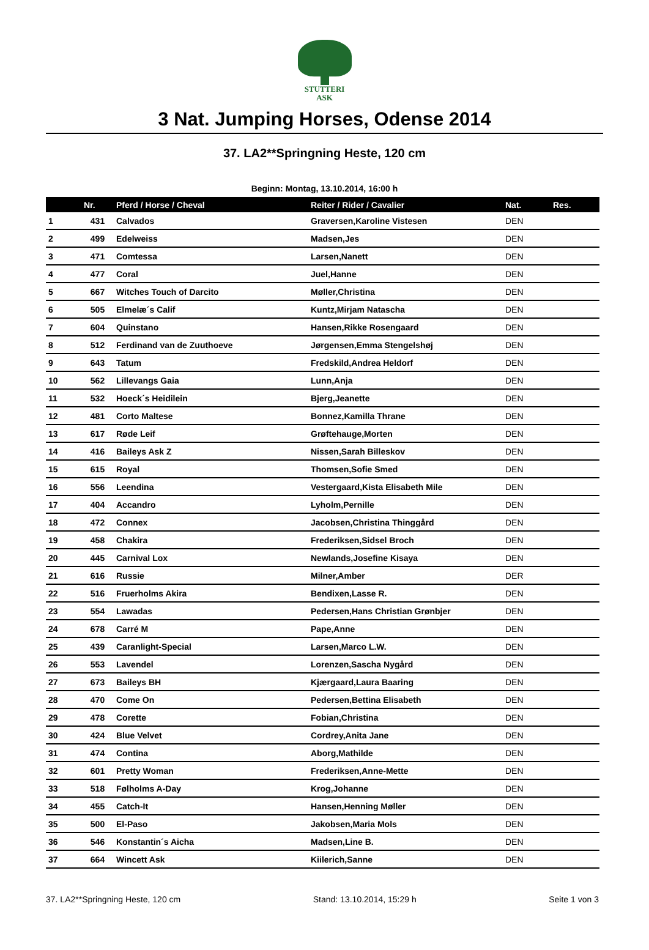STUTTERI
ASK
3 Nat. Jumping Horses, Odense 2014
37. LA2**Springning Heste, 120 cm
Beginn: Montag, 13.10.2014, 16:00 h
| | Nr. | Pferd / Horse / Cheval | Reiter / Rider / Cavalier | Nat. | Res. |
| --- | --- | --- | --- | --- | --- |
| 1 | 431 | Calvados | Graversen,Karoline Vistesen | DEN | |
| 2 | 499 | Edelweiss | Madsen,Jes | DEN | |
| 3 | 471 | Comtessa | Larsen,Nanett | DEN | |
| 4 | 477 | Coral | Juel,Hanne | DEN | |
| 5 | 667 | Witches Touch of Darcito | Møller,Christina | DEN | |
| 6 | 505 | Elmelæ´s Calif | Kuntz,Mirjam Natascha | DEN | |
| 7 | 604 | Quinstano | Hansen,Rikke Rosengaard | DEN | |
| 8 | 512 | Ferdinand van de Zuuthoeve | Jørgensen,Emma Stengelshøj | DEN | |
| 9 | 643 | Tatum | Fredskild,Andrea Heldorf | DEN | |
| 10 | 562 | Lillevangs Gaia | Lunn,Anja | DEN | |
| 11 | 532 | Hoeck´s Heidilein | Bjerg,Jeanette | DEN | |
| 12 | 481 | Corto Maltese | Bonnez,Kamilla Thrane | DEN | |
| 13 | 617 | Røde Leif | Grøftehauge,Morten | DEN | |
| 14 | 416 | Baileys Ask Z | Nissen,Sarah Billeskov | DEN | |
| 15 | 615 | Royal | Thomsen,Sofie Smed | DEN | |
| 16 | 556 | Leendina | Vestergaard,Kista Elisabeth Mile | DEN | |
| 17 | 404 | Accandro | Lyholm,Pernille | DEN | |
| 18 | 472 | Connex | Jacobsen,Christina Thinggård | DEN | |
| 19 | 458 | Chakira | Frederiksen,Sidsel Broch | DEN | |
| 20 | 445 | Carnival Lox | Newlands,Josefine Kisaya | DEN | |
| 21 | 616 | Russie | Milner,Amber | DER | |
| 22 | 516 | Fruerholms Akira | Bendixen,Lasse R. | DEN | |
| 23 | 554 | Lawadas | Pedersen,Hans Christian Grønbjer | DEN | |
| 24 | 678 | Carré M | Pape,Anne | DEN | |
| 25 | 439 | Caranlight-Special | Larsen,Marco L.W. | DEN | |
| 26 | 553 | Lavendel | Lorenzen,Sascha Nygård | DEN | |
| 27 | 673 | Baileys BH | Kjærgaard,Laura Baaring | DEN | |
| 28 | 470 | Come On | Pedersen,Bettina Elisabeth | DEN | |
| 29 | 478 | Corette | Fobian,Christina | DEN | |
| 30 | 424 | Blue Velvet | Cordrey,Anita Jane | DEN | |
| 31 | 474 | Contina | Aborg,Mathilde | DEN | |
| 32 | 601 | Pretty Woman | Frederiksen,Anne-Mette | DEN | |
| 33 | 518 | Følholms A-Day | Krog,Johanne | DEN | |
| 34 | 455 | Catch-It | Hansen,Henning Møller | DEN | |
| 35 | 500 | El-Paso | Jakobsen,Maria Mols | DEN | |
| 36 | 546 | Konstantin´s Aicha | Madsen,Line B. | DEN | |
| 37 | 664 | Wincett Ask | Kiilerich,Sanne | DEN | |
37. LA2**Springning Heste, 120 cm Stand: 13.10.2014, 15:29 h Seite 1 von 3